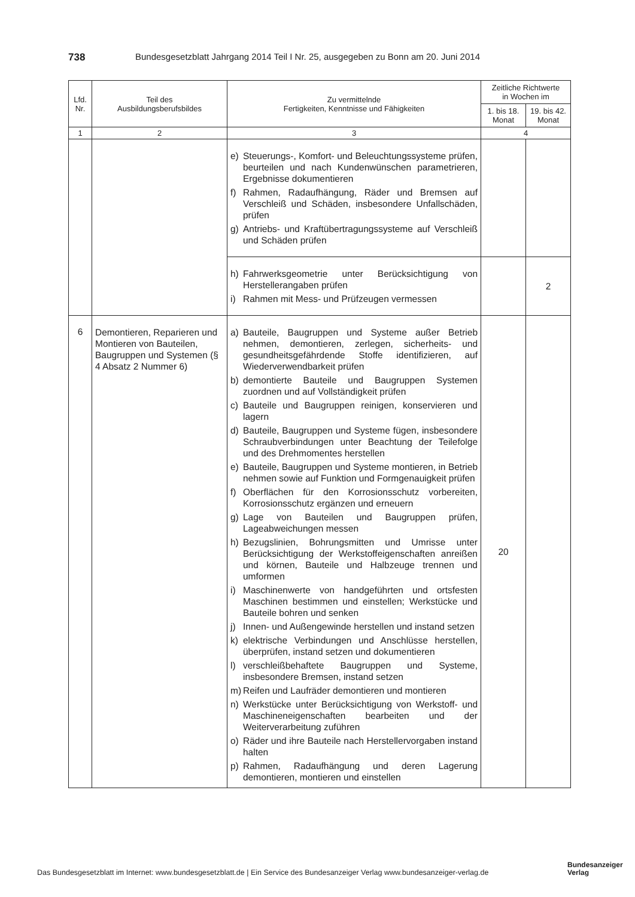738 Bundesgesetzblatt Jahrgang 2014 Teil I Nr. 25, ausgegeben zu Bonn am 20. Juni 2014
| Lfd. Nr. | Teil des Ausbildungsberufsbildes | Zu vermittelnde Fertigkeiten, Kenntnisse und Fähigkeiten | Zeitliche Richtwerte in Wochen im | |
| --- | --- | --- | --- | --- |
| | | | 1. bis 18. Monat | 19. bis 42. Monat |
| 1 | 2 | 3 | 4 | |
| | | e) Steuerungs-, Komfort- und Beleuchtungssysteme prüfen, beurteilen und nach Kundenwünschen parametrieren, Ergebnisse dokumentieren f) Rahmen, Radaufhängung, Räder und Bremsen auf Verschleiß und Schäden, insbesondere Unfallschäden, prüfen g) Antriebs- und Kraftübertragungssysteme auf Verschleiß und Schäden prüfen | | |
| | | h) Fahrwerksgeometrie unter Berücksichtigung von Herstellerangaben prüfen i) Rahmen mit Mess- und Prüfzeugen vermessen | | 2 |
| 6 | Demontieren, Reparieren und Montieren von Bauteilen, Baugruppen und Systemen (§ 4 Absatz 2 Nummer 6) | a) Bauteile, Baugruppen und Systeme außer Betrieb nehmen, demontieren, zerlegen, sicherheits- und gesundheitsgefährdende Stoffe identifizieren, auf Wiederverwendbarkeit prüfen b) demontierte Bauteile und Baugruppen Systemen zuordnen und auf Vollständigkeit prüfen c) Bauteile und Baugruppen reinigen, konservieren und lagern d) Bauteile, Baugruppen und Systeme fügen, insbesondere Schraubverbindungen unter Beachtung der Teilefolge und des Drehmomentes herstellen e) Bauteile, Baugruppen und Systeme montieren, in Betrieb nehmen sowie auf Funktion und Formgenauigkeit prüfen f) Oberflächen für den Korrosionsschutz vorbereiten, Korrosionsschutz ergänzen und erneuern g) Lage von Bauteilen und Baugruppen prüfen, Lageabweichungen messen h) Bezugslinien, Bohrungsmitten und Umrisse unter Berücksichtigung der Werkstoffeigenschaften anreißen und körnen, Bauteile und Halbzeuge trennen und umformen i) Maschinenwerte von handgeführten und ortsfesten Maschinen bestimmen und einstellen; Werkstücke und Bauteile bohren und senken j) Innen- und Außengewinde herstellen und instand setzen k) elektrische Verbindungen und Anschlüsse herstellen, überprüfen, instand setzen und dokumentieren l) verschleißbehaftete Baugruppen und Systeme, insbesondere Bremsen, instand setzen m) Reifen und Laufräder demontieren und montieren n) Werkstücke unter Berücksichtigung von Werkstoff- und Maschineneigenschaften bearbeiten und der Weiterverarbeitung zuführen o) Räder und ihre Bauteile nach Herstellervorgaben instand halten p) Rahmen, Radaufhängung und deren Lagerung demontieren, montieren und einstellen | 20 | |
Das Bundesgesetzblatt im Internet: www.bundesgesetzblatt.de | Ein Service des Bundesanzeiger Verlag www.bundesanzeiger-verlag.de
Bundesanzeiger
Verlag